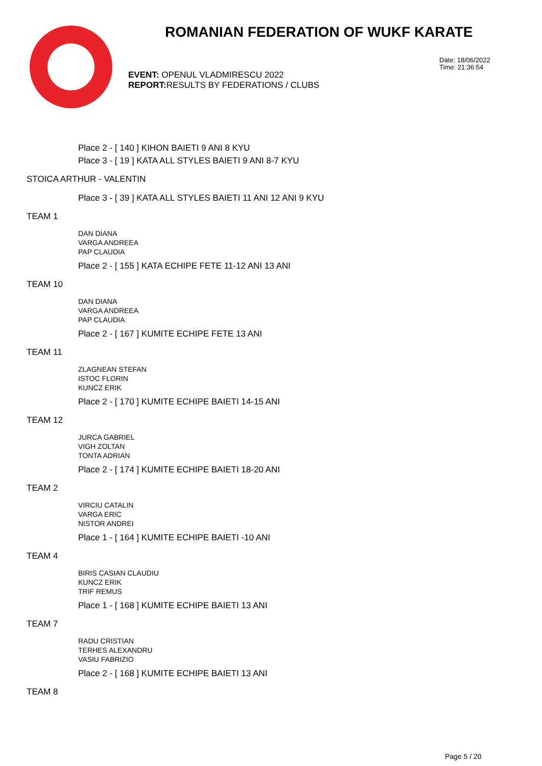ROMANIAN FEDERATION OF WUKF KARATE
Date: 18/06/2022
Time: 21:36:54
EVENT: OPENUL VLADMIRESCU 2022
REPORT: RESULTS BY FEDERATIONS / CLUBS
Place 2 - [ 140 ] KIHON BAIETI 9 ANI 8 KYU
Place 3 - [ 19 ] KATA ALL STYLES BAIETI 9 ANI 8-7 KYU
STOICA ARTHUR - VALENTIN
Place 3 - [ 39 ] KATA ALL STYLES BAIETI 11 ANI 12 ANI 9 KYU
TEAM 1
DAN DIANA
VARGA ANDREEA
PAP CLAUDIA
Place 2 - [ 155 ] KATA ECHIPE FETE 11-12 ANI 13 ANI
TEAM 10
DAN DIANA
VARGA ANDREEA
PAP CLAUDIA
Place 2 - [ 167 ] KUMITE ECHIPE FETE 13 ANI
TEAM 11
ZLAGNEAN STEFAN
ISTOC FLORIN
KUNCZ ERIK
Place 2 - [ 170 ] KUMITE ECHIPE BAIETI 14-15 ANI
TEAM 12
JURCA GABRIEL
VIGH ZOLTAN
TONTA ADRIAN
Place 2 - [ 174 ] KUMITE ECHIPE BAIETI 18-20 ANI
TEAM 2
VIRCIU CATALIN
VARGA ERIC
NISTOR ANDREI
Place 1 - [ 164 ] KUMITE ECHIPE BAIETI -10 ANI
TEAM 4
BIRIS CASIAN CLAUDIU
KUNCZ ERIK
TRIF REMUS
Place 1 - [ 168 ] KUMITE ECHIPE BAIETI 13 ANI
TEAM 7
RADU CRISTIAN
TERHES ALEXANDRU
VASIU FABRIZIO
Place 2 - [ 168 ] KUMITE ECHIPE BAIETI 13 ANI
TEAM 8
Page 5 / 20